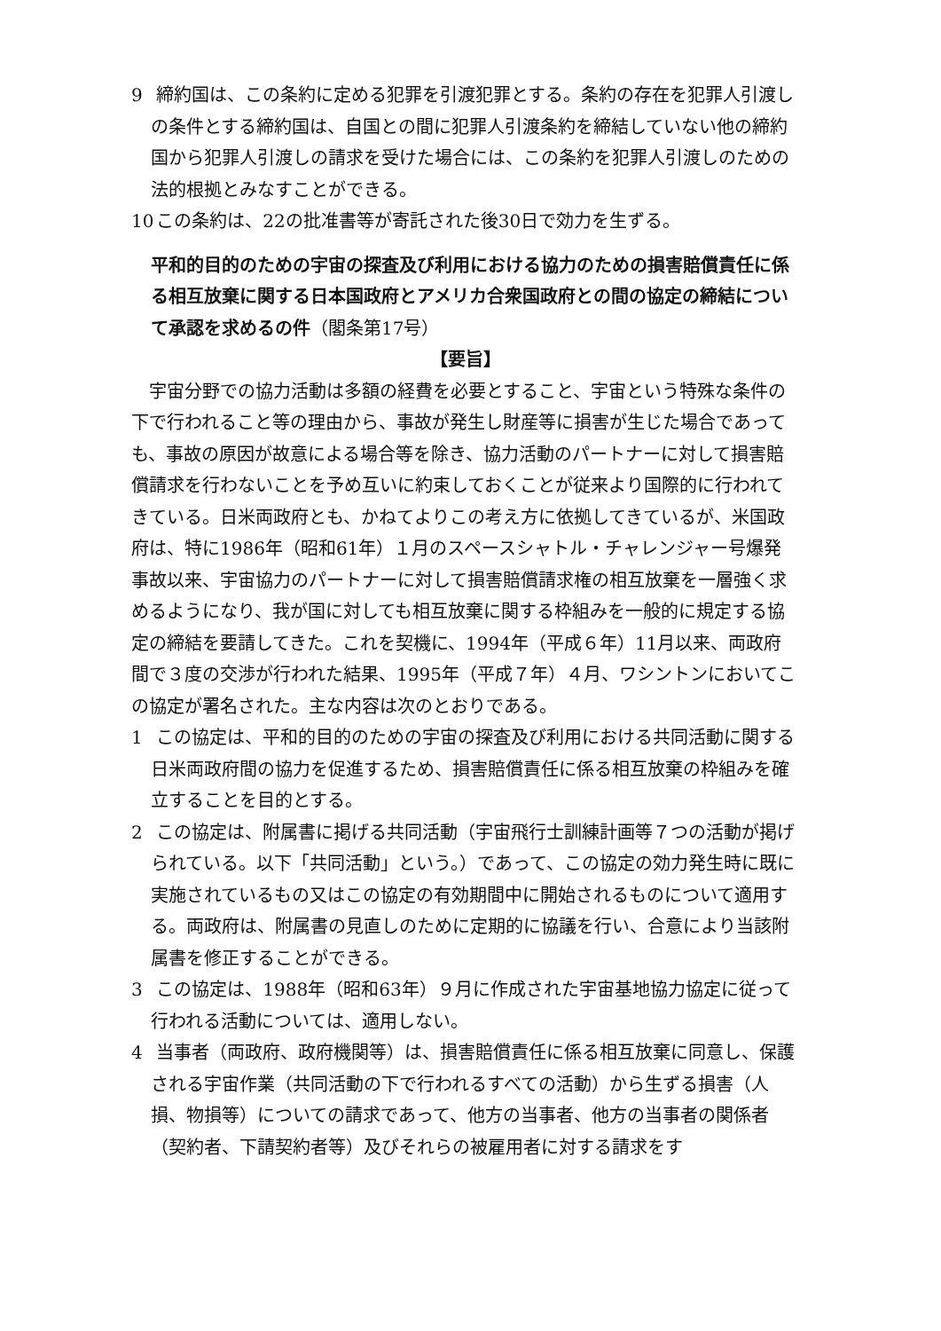9 締約国は、この条約に定める犯罪を引渡犯罪とする。条約の存在を犯罪人引渡しの条件とする締約国は、自国との間に犯罪人引渡条約を締結していない他の締約国から犯罪人引渡しの請求を受けた場合には、この条約を犯罪人引渡しのための法的根拠とみなすことができる。
10 この条約は、22の批准書等が寄託された後30日で効力を生ずる。
平和的目的のための宇宙の探査及び利用における協力のための損害賠償責任に係る相互放棄に関する日本国政府とアメリカ合衆国政府との間の協定の締結について承認を求めるの件（閣条第17号）
【要旨】
宇宙分野での協力活動は多額の経費を必要とすること、宇宙という特殊な条件の下で行われること等の理由から、事故が発生し財産等に損害が生じた場合であっても、事故の原因が故意による場合等を除き、協力活動のパートナーに対して損害賠償請求を行わないことを予め互いに約束しておくことが従来より国際的に行われてきている。日米両政府とも、かねてよりこの考え方に依拠してきているが、米国政府は、特に1986年（昭和61年）１月のスペースシャトル・チャレンジャー号爆発事故以来、宇宙協力のパートナーに対して損害賠償請求権の相互放棄を一層強く求めるようになり、我が国に対しても相互放棄に関する枠組みを一般的に規定する協定の締結を要請してきた。これを契機に、1994年（平成６年）11月以来、両政府間で３度の交渉が行われた結果、1995年（平成７年）４月、ワシントンにおいてこの協定が署名された。主な内容は次のとおりである。
1 この協定は、平和的目的のための宇宙の探査及び利用における共同活動に関する日米両政府間の協力を促進するため、損害賠償責任に係る相互放棄の枠組みを確立することを目的とする。
2 この協定は、附属書に掲げる共同活動（宇宙飛行士訓練計画等７つの活動が掲げられている。以下「共同活動」という。）であって、この協定の効力発生時に既に実施されているもの又はこの協定の有効期間中に開始されるものについて適用する。両政府は、附属書の見直しのために定期的に協議を行い、合意により当該附属書を修正することができる。
3 この協定は、1988年（昭和63年）９月に作成された宇宙基地協力協定に従って行われる活動については、適用しない。
4 当事者（両政府、政府機関等）は、損害賠償責任に係る相互放棄に同意し、保護される宇宙作業（共同活動の下で行われるすべての活動）から生ずる損害（人損、物損等）についての請求であって、他方の当事者、他方の当事者の関係者（契約者、下請契約者等）及びそれらの被雇用者に対する請求をす